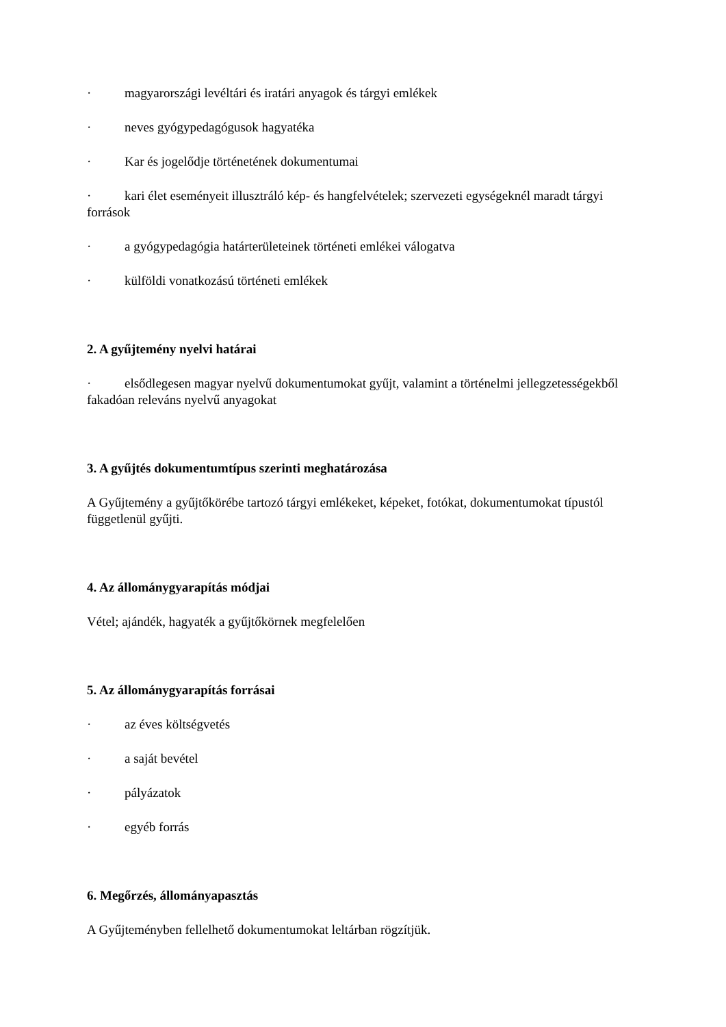· magyarországi levéltári és iratári anyagok és tárgyi emlékek
· neves gyógypedagógusok hagyatéka
· Kar és jogelődje történetének dokumentumai
· kari élet eseményeit illusztráló kép- és hangfelvételek; szervezeti egységeknél maradt tárgyi források
· a gyógypedagógia határterületeinek történeti emlékei válogatva
· külföldi vonatkozású történeti emlékek
2. A gyűjtemény nyelvi határai
· elsődlegesen magyar nyelvű dokumentumokat gyűjt, valamint a történelmi jellegzetességekből fakadóan releváns nyelvű anyagokat
3. A gyűjtés dokumentumtípus szerinti meghatározása
A Gyűjtemény a gyűjtőkörébe tartozó tárgyi emlékeket, képeket, fotókat, dokumentumokat típustól függetlenül gyűjti.
4. Az állománygyarapítás módjai
Vétel; ajándék, hagyaték a gyűjtőkörnek megfelelően
5. Az állománygyarapítás forrásai
· az éves költségvetés
· a saját bevétel
· pályázatok
· egyéb forrás
6. Megőrzés, állományapasztás
A Gyűjteményben fellelhető dokumentumokat leltárban rögzítjük.